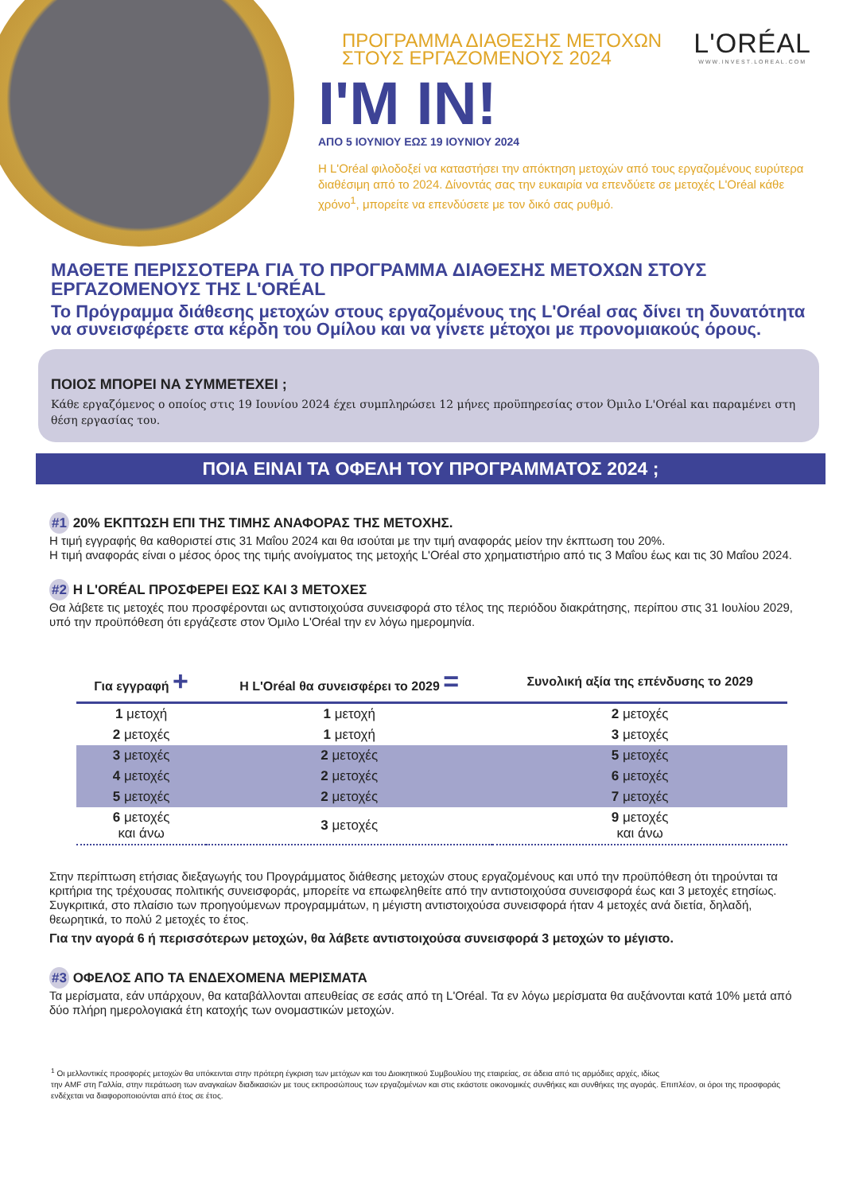L'ORÉAL
WWW.INVEST.LOREAL.COM
ΠΡΟΓΡΑΜΜΑ ΔΙΑΘΕΣΗΣ ΜΕΤΟΧΩΝ
ΣΤΟΥΣ ΕΡΓΑΖΟΜΕΝΟΥΣ 2024
I'M IN!
ΑΠΟ 5 ΙΟΥΝΙΟΥ ΕΩΣ 19 ΙΟΥΝΙΟΥ 2024
Η L'Oréal φιλοδοξεί να καταστήσει την απόκτηση μετοχών από τους εργαζομένους ευρύτερα διαθέσιμη από το 2024. Δίνοντάς σας την ευκαιρία να επενδύετε σε μετοχές L'Oréal κάθε χρόνο<sup>1</sup>, μπορείτε να επενδύσετε με τον δικό σας ρυθμό.
ΜΑΘΕΤΕ ΠΕΡΙΣΣΟΤΕΡΑ ΓΙΑ ΤΟ ΠΡΟΓΡΑΜΜΑ ΔΙΑΘΕΣΗΣ ΜΕΤΟΧΩΝ ΣΤΟΥΣ ΕΡΓΑΖΟΜΕΝΟΥΣ ΤΗΣ L'ORÉAL
Το Πρόγραμμα διάθεσης μετοχών στους εργαζομένους της L'Oréal σας δίνει τη δυνατότητα να συνεισφέρετε στα κέρδη του Ομίλου και να γίνετε μέτοχοι με προνομιακούς όρους.
ΠΟΙΟΣ ΜΠΟΡΕΙ ΝΑ ΣΥΜΜΕΤΕΧΕΙ ;
Κάθε εργαζόμενος ο οποίος στις 19 Ιουνίου 2024 έχει συμπληρώσει 12 μήνες προϋπηρεσίας στον Όμιλο L'Oréal και παραμένει στη θέση εργασίας του.
ΠΟΙΑ ΕΙΝΑΙ ΤΑ ΟΦΕΛΗ ΤΟΥ ΠΡΟΓΡΑΜΜΑΤΟΣ 2024 ;
#1 20% ΕΚΠΤΩΣΗ ΕΠΙ ΤΗΣ ΤΙΜΗΣ ΑΝΑΦΟΡΑΣ ΤΗΣ ΜΕΤΟΧΗΣ.
Η τιμή εγγραφής θα καθοριστεί στις 31 Μαΐου 2024 και θα ισούται με την τιμή αναφοράς μείον την έκπτωση του 20%.
Η τιμή αναφοράς είναι ο μέσος όρος της τιμής ανοίγματος της μετοχής L'Oréal στο χρηματιστήριο από τις 3 Μαΐου έως και τις 30 Μαΐου 2024.
#2 Η L'ORÉAL ΠΡΟΣΦΕΡΕΙ ΕΩΣ ΚΑΙ 3 ΜΕΤΟΧΕΣ
Θα λάβετε τις μετοχές που προσφέρονται ως αντιστοιχούσα συνεισφορά στο τέλος της περιόδου διακράτησης, περίπου στις 31 Ιουλίου 2029, υπό την προϋπόθεση ότι εργάζεστε στον Όμιλο L'Oréal την εν λόγω ημερομηνία.
| Για εγγραφή + | Η L'Oréal θα συνεισφέρει το 2029 = | Συνολική αξία της επένδυσης το 2029 |
| --- | --- | --- |
| 1 μετοχή | 1 μετοχή | 2 μετοχές |
| 2 μετοχές | 1 μετοχή | 3 μετοχές |
| 3 μετοχές | 2 μετοχές | 5 μετοχές |
| 4 μετοχές | 2 μετοχές | 6 μετοχές |
| 5 μετοχές | 2 μετοχές | 7 μετοχές |
| 6 μετοχές και άνω | 3 μετοχές | 9 μετοχές και άνω |
Στην περίπτωση ετήσιας διεξαγωγής του Προγράμματος διάθεσης μετοχών στους εργαζομένους και υπό την προϋπόθεση ότι τηρούνται τα κριτήρια της τρέχουσας πολιτικής συνεισφοράς, μπορείτε να επωφεληθείτε από την αντιστοιχούσα συνεισφορά έως και 3 μετοχές ετησίως. Συγκριτικά, στο πλαίσιο των προηγούμενων προγραμμάτων, η μέγιστη αντιστοιχούσα συνεισφορά ήταν 4 μετοχές ανά διετία, δηλαδή, θεωρητικά, το πολύ 2 μετοχές το έτος.
Για την αγορά 6 ή περισσότερων μετοχών, θα λάβετε αντιστοιχούσα συνεισφορά 3 μετοχών το μέγιστο.
#3 ΟΦΕΛΟΣ ΑΠΟ ΤΑ ΕΝΔΕΧΟΜΕΝΑ ΜΕΡΙΣΜΑΤΑ
Τα μερίσματα, εάν υπάρχουν, θα καταβάλλονται απευθείας σε εσάς από τη L'Oréal. Τα εν λόγω μερίσματα θα αυξάνονται κατά 10% μετά από δύο πλήρη ημερολογιακά έτη κατοχής των ονομαστικών μετοχών.
<sup>1</sup> Οι μελλοντικές προσφορές μετοχών θα υπόκεινται στην πρότερη έγκριση των μετόχων και του Διοικητικού Συμβουλίου της εταιρείας, σε άδεια από τις αρμόδιες αρχές, ιδίως
την AMF στη Γαλλία, στην περάτωση των αναγκαίων διαδικασιών με τους εκπροσώπους των εργαζομένων και στις εκάστοτε οικονομικές συνθήκες και συνθήκες της αγοράς. Επιπλέον, οι όροι της προσφοράς ενδέχεται να διαφοροποιούνται από έτος σε έτος.